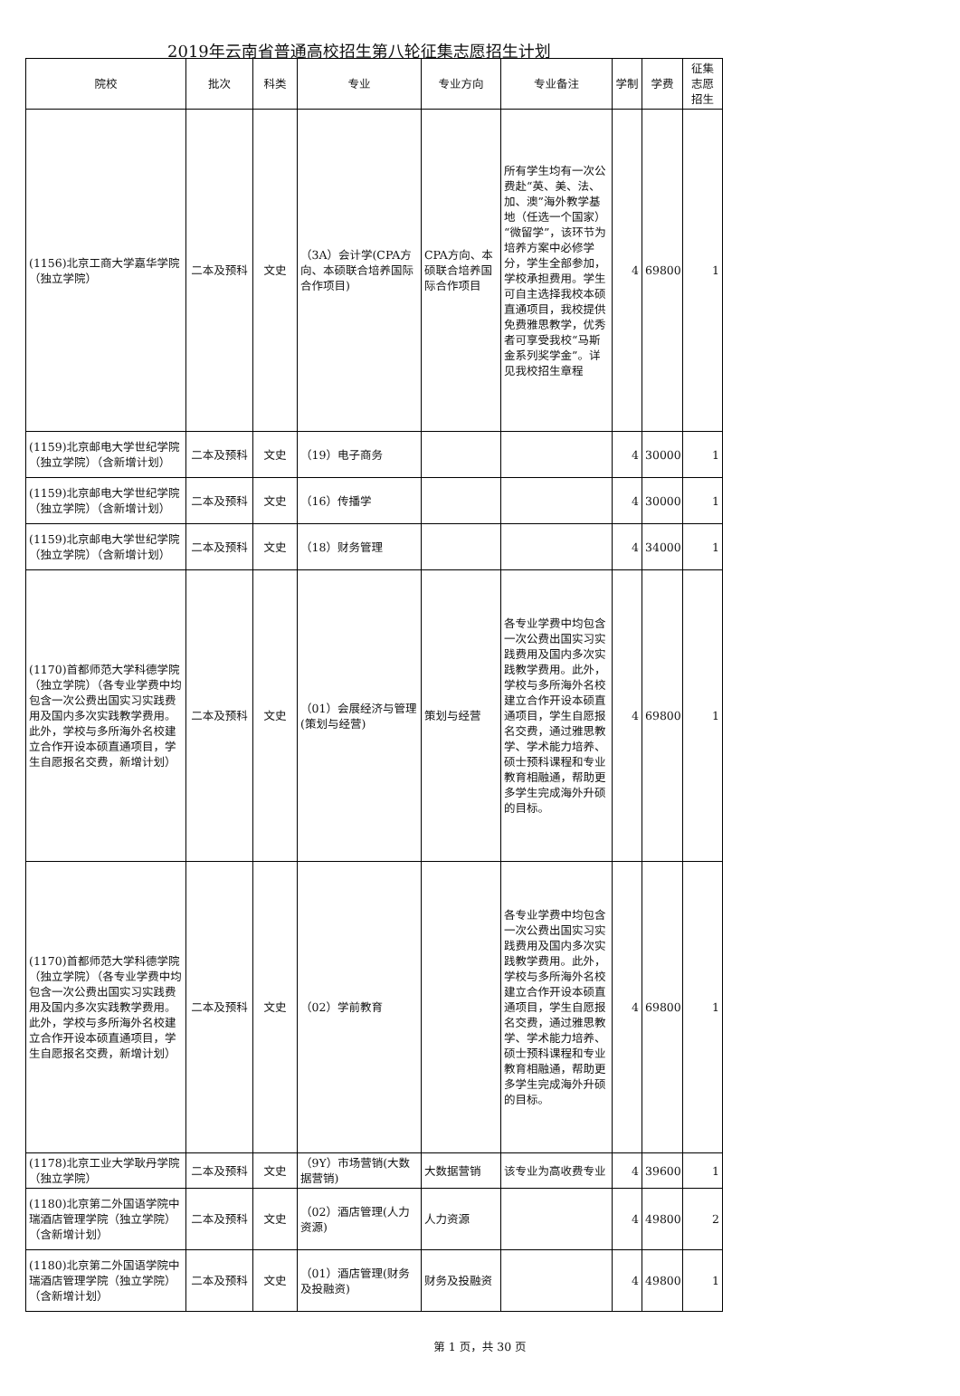2019年云南省普通高校招生第八轮征集志愿招生计划
| 院校 | 批次 | 科类 | 专业 | 专业方向 | 专业备注 | 学制 | 学费 | 征集志愿招生 |
| --- | --- | --- | --- | --- | --- | --- | --- | --- |
| (1156)北京工商大学嘉华学院（独立学院） | 二本及预科 | 文史 | （3A）会计学(CPA方向、本硕联合培养国际合作项目) | CPA方向、本硕联合培养国际合作项目 | 所有学生均有一次公费赴“英、美、法、加、澳”海外教学基地（任选一个国家）“微留学”，该环节为培养方案中必修学分，学生全部参加，学校承担费用。学生可自主选择我校本硕直通项目，我校提供免费雅思教学，优秀者可享受我校“马斯金系列奖学金”。详见我校招生章程 | 4 | 69800 | 1 |
| (1159)北京邮电大学世纪学院（独立学院）（含新增计划） | 二本及预科 | 文史 | （19）电子商务 | | | 4 | 30000 | 1 |
| (1159)北京邮电大学世纪学院（独立学院）（含新增计划） | 二本及预科 | 文史 | （16）传播学 | | | 4 | 30000 | 1 |
| (1159)北京邮电大学世纪学院（独立学院）（含新增计划） | 二本及预科 | 文史 | （18）财务管理 | | | 4 | 34000 | 1 |
| (1170)首都师范大学科德学院（独立学院）（各专业学费中均包含一次公费出国实习实践费用及国内多次实践教学费用。此外，学校与多所海外名校建立合作开设本硕直通项目，学生自愿报名交费，新增计划） | 二本及预科 | 文史 | （01）会展经济与管理(策划与经营) | 策划与经营 | 各专业学费中均包含一次公费出国实习实践费用及国内多次实践教学费用。此外，学校与多所海外名校建立合作开设本硕直通项目，学生自愿报名交费，通过雅思教学、学术能力培养、硕士预科课程和专业教育相融通，帮助更多学生完成海外升硕的目标。 | 4 | 69800 | 1 |
| (1170)首都师范大学科德学院（独立学院）（各专业学费中均包含一次公费出国实习实践费用及国内多次实践教学费用。此外，学校与多所海外名校建立合作开设本硕直通项目，学生自愿报名交费，新增计划） | 二本及预科 | 文史 | （02）学前教育 | | 各专业学费中均包含一次公费出国实习实践费用及国内多次实践教学费用。此外，学校与多所海外名校建立合作开设本硕直通项目，学生自愿报名交费，通过雅思教学、学术能力培养、硕士预科课程和专业教育相融通，帮助更多学生完成海外升硕的目标。 | 4 | 69800 | 1 |
| (1178)北京工业大学耿丹学院（独立学院） | 二本及预科 | 文史 | （9Y）市场营销(大数据营销) | 大数据营销 | 该专业为高收费专业 | 4 | 39600 | 1 |
| (1180)北京第二外国语学院中瑞酒店管理学院（独立学院）（含新增计划） | 二本及预科 | 文史 | （02）酒店管理(人力资源) | 人力资源 | | 4 | 49800 | 2 |
| (1180)北京第二外国语学院中瑞酒店管理学院（独立学院）（含新增计划） | 二本及预科 | 文史 | （01）酒店管理(财务及投融资) | 财务及投融资 | | 4 | 49800 | 1 |
第 1 页，共 30 页